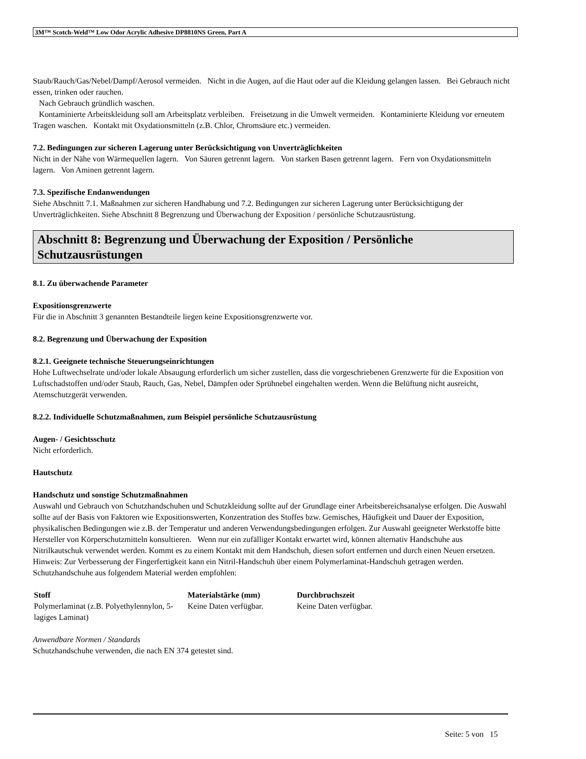3M™ Scotch-Weld™ Low Odor Acrylic Adhesive DP8810NS Green, Part A
Staub/Rauch/Gas/Nebel/Dampf/Aerosol vermeiden. Nicht in die Augen, auf die Haut oder auf die Kleidung gelangen lassen. Bei Gebrauch nicht essen, trinken oder rauchen.
Nach Gebrauch gründlich waschen.
Kontaminierte Arbeitskleidung soll am Arbeitsplatz verbleiben. Freisetzung in die Umwelt vermeiden. Kontaminierte Kleidung vor erneutem Tragen waschen. Kontakt mit Oxydationsmitteln (z.B. Chlor, Chromsäure etc.) vermeiden.
7.2. Bedingungen zur sicheren Lagerung unter Berücksichtigung von Unverträglichkeiten
Nicht in der Nähe von Wärmequellen lagern. Von Säuren getrennt lagern. Von starken Basen getrennt lagern. Fern von Oxydationsmitteln lagern. Von Aminen getrennt lagern.
7.3. Spezifische Endanwendungen
Siehe Abschnitt 7.1. Maßnahmen zur sicheren Handhabung und 7.2. Bedingungen zur sicheren Lagerung unter Berücksichtigung der Unverträglichkeiten. Siehe Abschnitt 8 Begrenzung und Überwachung der Exposition / persönliche Schutzausrüstung.
Abschnitt 8: Begrenzung und Überwachung der Exposition / Persönliche Schutzausrüstungen
8.1. Zu überwachende Parameter
Expositionsgrenzwerte
Für die in Abschnitt 3 genannten Bestandteile liegen keine Expositionsgrenzwerte vor.
8.2. Begrenzung und Überwachung der Exposition
8.2.1. Geeignete technische Steuerungseinrichtungen
Hohe Luftwechselrate und/oder lokale Absaugung erforderlich um sicher zustellen, dass die vorgeschriebenen Grenzwerte für die Exposition von Luftschadstoffen und/oder Staub, Rauch, Gas, Nebel, Dämpfen oder Sprühnebel eingehalten werden. Wenn die Belüftung nicht ausreicht, Atemschutzgerät verwenden.
8.2.2. Individuelle Schutzmaßnahmen, zum Beispiel persönliche Schutzausrüstung
Augen- / Gesichtsschutz
Nicht erforderlich.
Hautschutz
Handschutz und sonstige Schutzmaßnahmen
Auswahl und Gebrauch von Schutzhandschuhen und Schutzkleidung sollte auf der Grundlage einer Arbeitsbereichsanalyse erfolgen. Die Auswahl sollte auf der Basis von Faktoren wie Expositionswerten, Konzentration des Stoffes bzw. Gemisches, Häufigkeit und Dauer der Exposition, physikalischen Bedingungen wie z.B. der Temperatur und anderen Verwendungsbedingungen erfolgen. Zur Auswahl geeigneter Werkstoffe bitte Hersteller von Körperschutzmitteln konsultieren. Wenn nur ein zufälliger Kontakt erwartet wird, können alternativ Handschuhe aus Nitrilkautschuk verwendet werden. Kommt es zu einem Kontakt mit dem Handschuh, diesen sofort entfernen und durch einen Neuen ersetzen. Hinweis: Zur Verbesserung der Fingerfertigkeit kann ein Nitril-Handschuh über einem Polymerlaminat-Handschuh getragen werden.
Schutzhandschuhe aus folgendem Material werden empfohlen:
| Stoff | Materialstärke (mm) | Durchbruchszeit |
| --- | --- | --- |
| Polymerlaminat (z.B. Polyethylennylon, 5-lagiges Laminat) | Keine Daten verfügbar. | Keine Daten verfügbar. |
Anwendbare Normen / Standards
Schutzhandschuhe verwenden, die nach EN 374 getestet sind.
Seite: 5 von 15